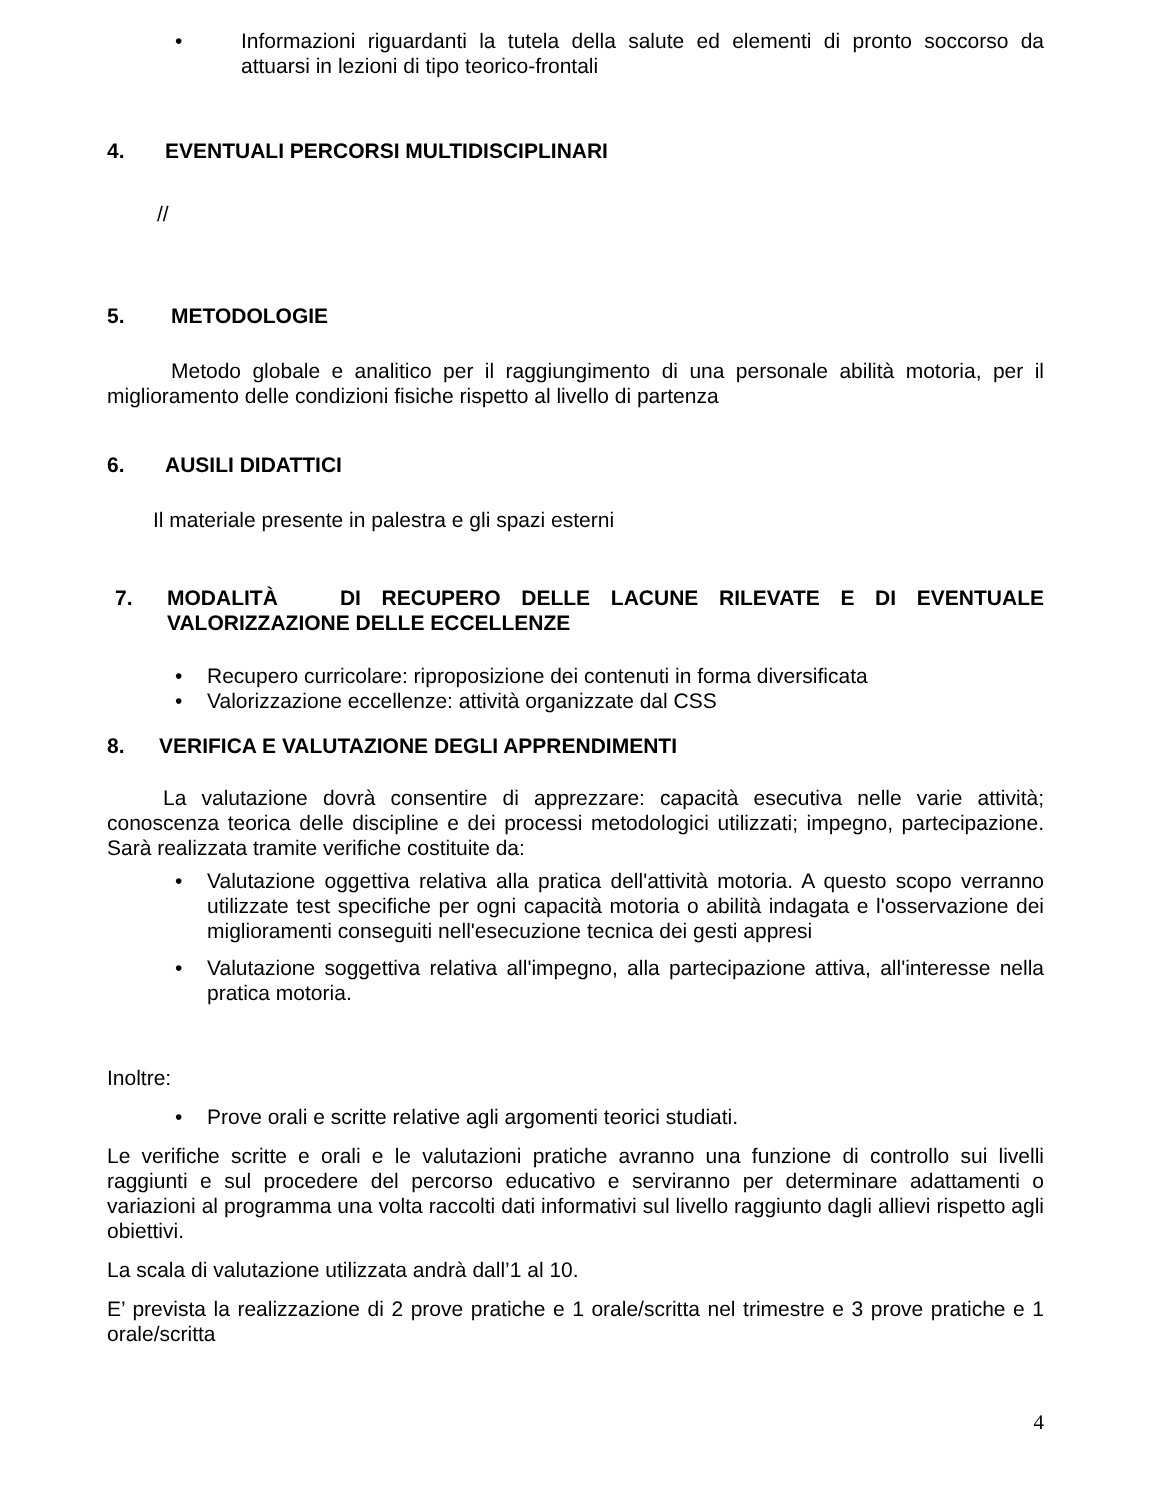• Informazioni riguardanti la tutela della salute ed elementi di pronto soccorso da attuarsi in lezioni di tipo teorico-frontali
4. EVENTUALI PERCORSI MULTIDISCIPLINARI
//
5. METODOLOGIE
Metodo globale e analitico per il raggiungimento di una personale abilità motoria, per il miglioramento delle condizioni fisiche rispetto al livello di partenza
6. AUSILI DIDATTICI
Il materiale presente in palestra e gli spazi esterni
7. MODALITÀ DI RECUPERO DELLE LACUNE RILEVATE E DI EVENTUALE VALORIZZAZIONE DELLE ECCELLENZE
• Recupero curricolare: riproposizione dei contenuti in forma diversificata
• Valorizzazione eccellenze: attività organizzate dal CSS
8. VERIFICA E VALUTAZIONE DEGLI APPRENDIMENTI
La valutazione dovrà consentire di apprezzare: capacità esecutiva nelle varie attività; conoscenza teorica delle discipline e dei processi metodologici utilizzati; impegno, partecipazione. Sarà realizzata tramite verifiche costituite da:
• Valutazione oggettiva relativa alla pratica dell'attività motoria. A questo scopo verranno utilizzate test specifiche per ogni capacità motoria o abilità indagata e l'osservazione dei miglioramenti conseguiti nell'esecuzione tecnica dei gesti appresi
• Valutazione soggettiva relativa all'impegno, alla partecipazione attiva, all'interesse nella pratica motoria.
Inoltre:
• Prove orali e scritte relative agli argomenti teorici studiati.
Le verifiche scritte e orali e le valutazioni pratiche avranno una funzione di controllo sui livelli raggiunti e sul procedere del percorso educativo e serviranno per determinare adattamenti o variazioni al programma una volta raccolti dati informativi sul livello raggiunto dagli allievi rispetto agli obiettivi.
La scala di valutazione utilizzata andrà dall’1 al 10.
E’ prevista la realizzazione di 2 prove pratiche e 1 orale/scritta nel trimestre e 3 prove pratiche e 1 orale/scritta
4